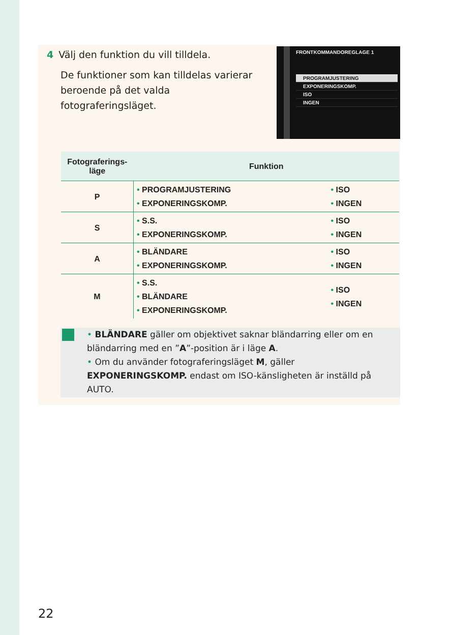4 Välj den funktion du vill tilldela.
De funktioner som kan tilldelas varierar beroende på det valda fotograferingsläget.
FRONTKOMMANDOREGLAGE 1
PROGRAMJUSTERING
EXPONERINGSKOMP.
ISO
INGEN
| Fotograferings- läge | Funktion | |
| --- | --- | --- |
| P | • PROGRAMJUSTERING • EXPONERINGSKOMP. | • ISO • INGEN |
| S | • S.S. • EXPONERINGSKOMP. | • ISO • INGEN |
| A | • BLÄNDARE • EXPONERINGSKOMP. | • ISO • INGEN |
| M | • S.S. • BLÄNDARE • EXPONERINGSKOMP. | • ISO • INGEN |
• BLÄNDARE gäller om objektivet saknar bländarring eller om en bländarring med en ”A”-position är i läge A.
• Om du använder fotograferingsläget M, gäller EXPONERINGSKOMP. endast om ISO-känsligheten är inställd på AUTO.
22